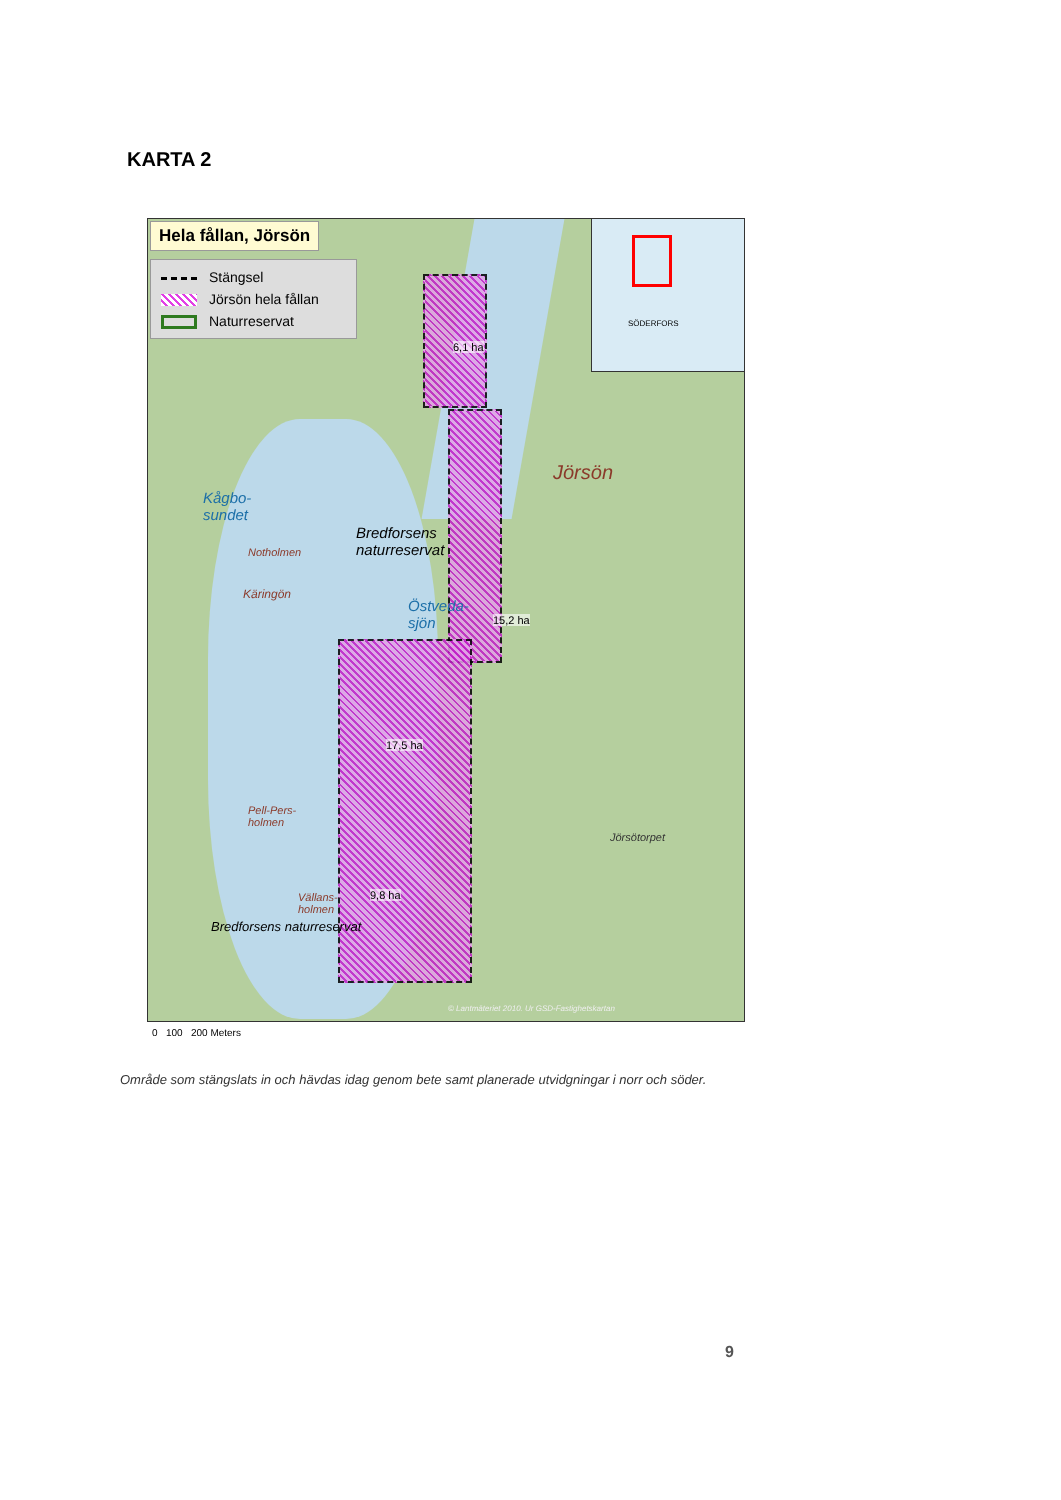KARTA 2
Hela fållan, Jörsön
Stängsel
Jörsön hela fållan
Naturreservat
SÖDERFORS
6,1 ha
15,2 ha
17,5 ha
9,8 ha
Kågbo-
sundet
Bredforsens
naturreservat
Östveda-
sjön
Jörsön
Bredforsens naturreservat
Notholmen
Käringön
Pell-Pers-
holmen
Vällans-
holmen
Jörsötorpet
© Lantmäteriet 2010. Ur GSD-Fastighetskartan
0 100 200 Meters
Område som stängslats in och hävdas idag genom bete samt planerade utvidgningar i norr och söder.
9